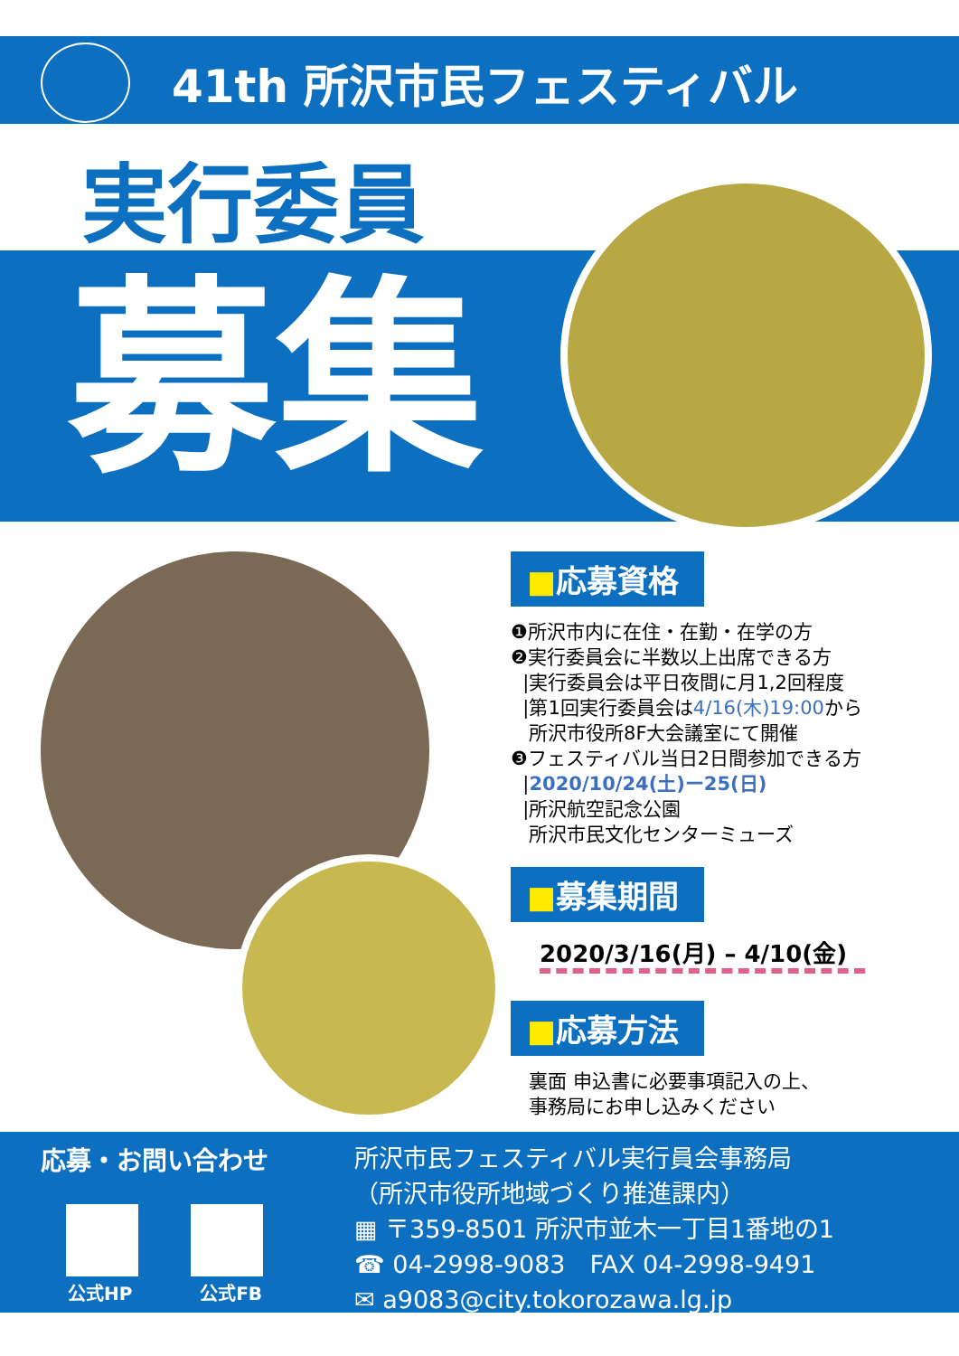41th 所沢市民フェスティバル
実行委員
募集
■応募資格
❶所沢市内に在住・在勤・在学の方
❷実行委員会に半数以上出席できる方
|実行委員会は平日夜間に月1,2回程度
|第1回実行委員会は4/16(木)19:00から
所沢市役所8F大会議室にて開催
❸フェスティバル当日2日間参加できる方
|2020/10/24(土)ー25(日)
|所沢航空記念公園
所沢市民文化センターミューズ
■募集期間
2020/3/16(月) – 4/10(金)
■応募方法
裏面 申込書に必要事項記入の上、
事務局にお申し込みください
応募・お問い合わせ
公式HP 公式FB
所沢市民フェスティバル実行員会事務局
（所沢市役所地域づくり推進課内）
▦ 〒359-8501 所沢市並木一丁目1番地の1
☎ 04-2998-9083　FAX 04-2998-9491
✉ a9083@city.tokorozawa.lg.jp